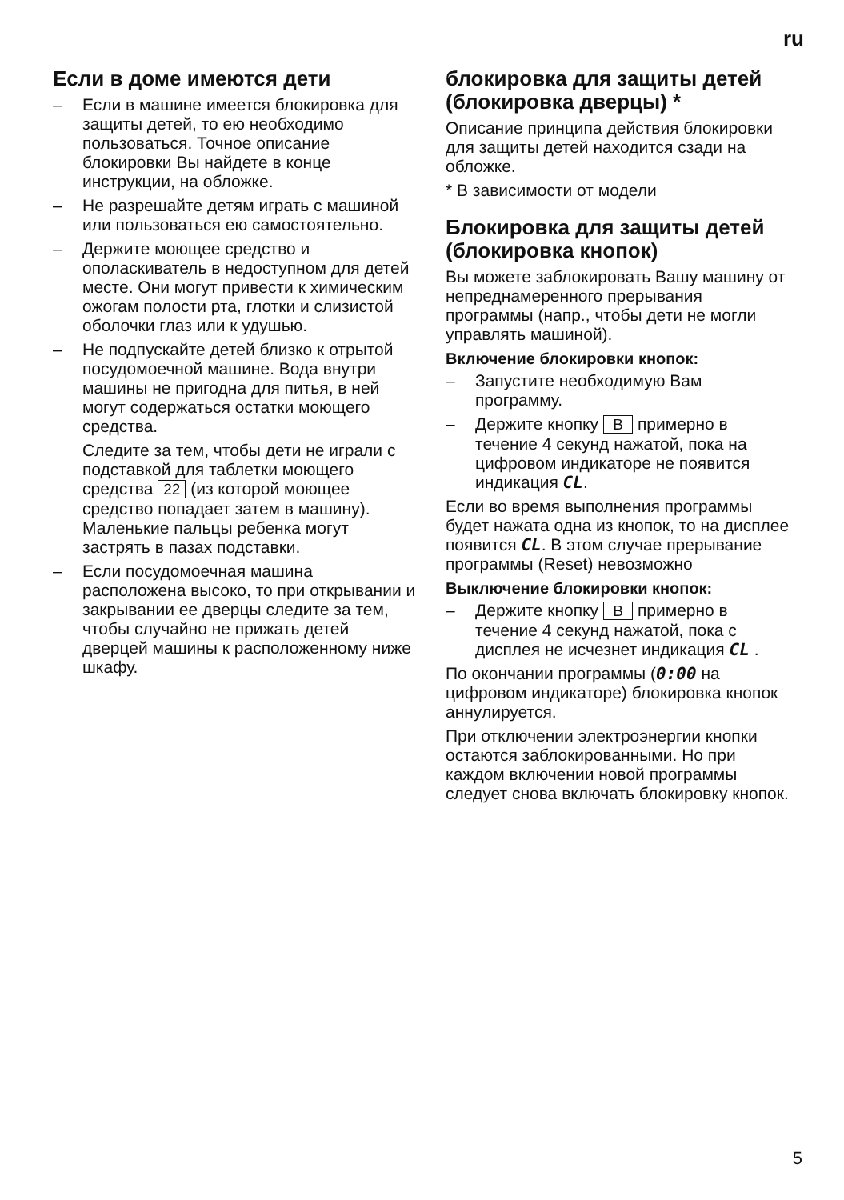ru
Если в доме имеются дети
– Если в машине имеется блокировка для защиты детей, то ею необходимо пользоваться. Точное описание блокировки Вы найдете в конце инструкции, на обложке.
– Не разрешайте детям играть с машиной или пользоваться ею самостоятельно.
– Держите моющее средство и ополаскиватель в недоступном для детей месте. Они могут привести к химическим ожогам полости рта, глотки и слизистой оболочки глаз или к удушью.
– Не подпускайте детей близко к отрытой посудомоечной машине. Вода внутри машины не пригодна для питья, в ней могут содержаться остатки моющего средства.
Следите за тем, чтобы дети не играли с подставкой для таблетки моющего средства 22 (из которой моющее средство попадает затем в машину). Маленькие пальцы ребенка могут застрять в пазах подставки.
– Если посудомоечная машина расположена высоко, то при открывании и закрывании ее дверцы следите за тем, чтобы случайно не прижать детей дверцей машины к расположенному ниже шкафу.
блокировка для защиты детей (блокировка дверцы) *
Описание принципа действия блокировки для защиты детей находится сзади на обложке.
* В зависимости от модели
Блокировка для защиты детей (блокировка кнопок)
Вы можете заблокировать Вашу машину от непреднамеренного прерывания программы (напр., чтобы дети не могли управлять машиной).
Включение блокировки кнопок:
– Запустите необходимую Вам программу.
– Держите кнопку B примерно в течение 4 секунд нажатой, пока на цифровом индикаторе не появится индикация CL.
Если во время выполнения программы будет нажата одна из кнопок, то на дисплее появится CL. В этом случае прерывание программы (Reset) невозможно
Выключение блокировки кнопок:
– Держите кнопку B примерно в течение 4 секунд нажатой, пока с дисплея не исчезнет индикация CL .
По окончании программы (0:00 на цифровом индикаторе) блокировка кнопок аннулируется.
При отключении электроэнергии кнопки остаются заблокированными. Но при каждом включении новой программы следует снова включать блокировку кнопок.
5